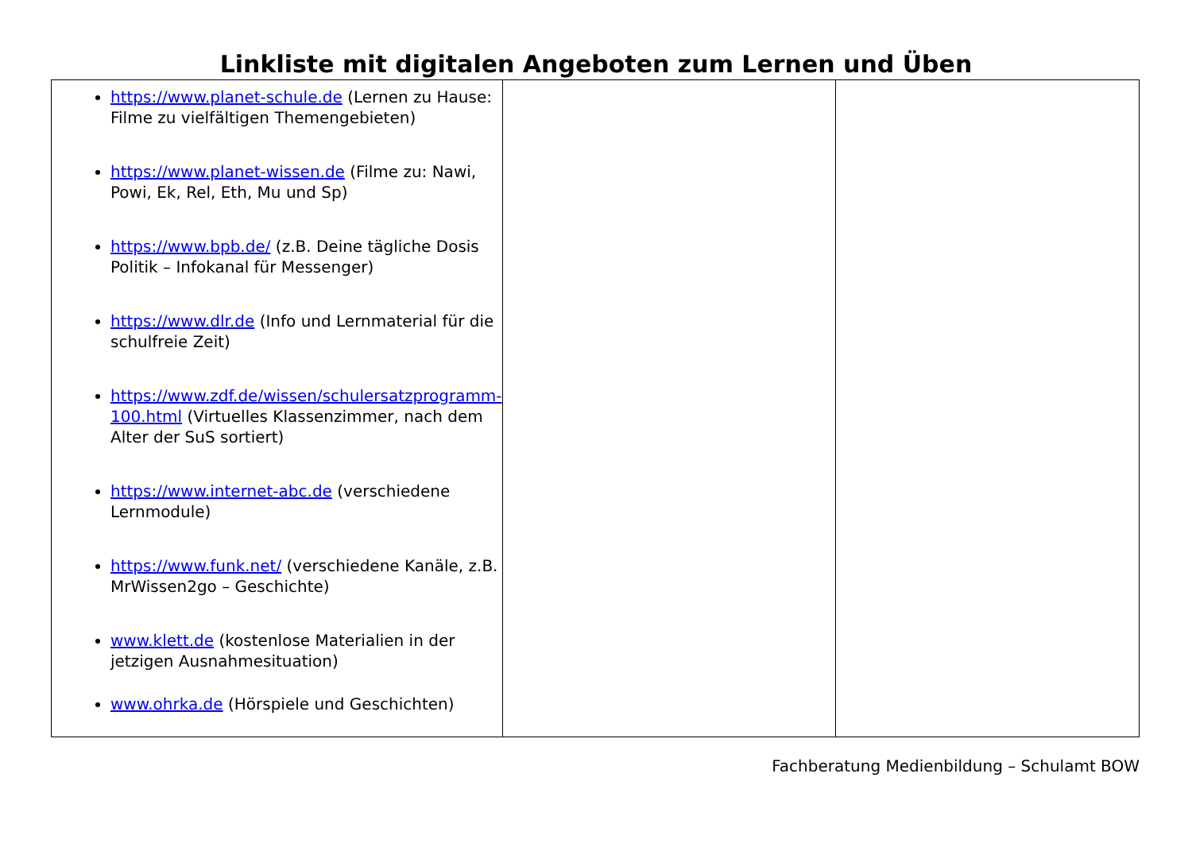Linkliste mit digitalen Angeboten zum Lernen und Üben
| https://www.planet-schule.de (Lernen zu Hause: Filme zu vielfältigen Themengebieten) https://www.planet-wissen.de (Filme zu: Nawi, Powi, Ek, Rel, Eth, Mu und Sp) https://www.bpb.de/ (z.B. Deine tägliche Dosis Politik – Infokanal für Messenger) https://www.dlr.de (Info und Lernmaterial für die schulfreie Zeit) https://www.zdf.de/wissen/schulersatzprogramm-100.html (Virtuelles Klassenzimmer, nach dem Alter der SuS sortiert) https://www.internet-abc.de (verschiedene Lernmodule) https://www.funk.net/ (verschiedene Kanäle, z.B. MrWissen2go – Geschichte) www.klett.de (kostenlose Materialien in der jetzigen Ausnahmesituation) www.ohrka.de (Hörspiele und Geschichten) | | |
Fachberatung Medienbildung – Schulamt BOW